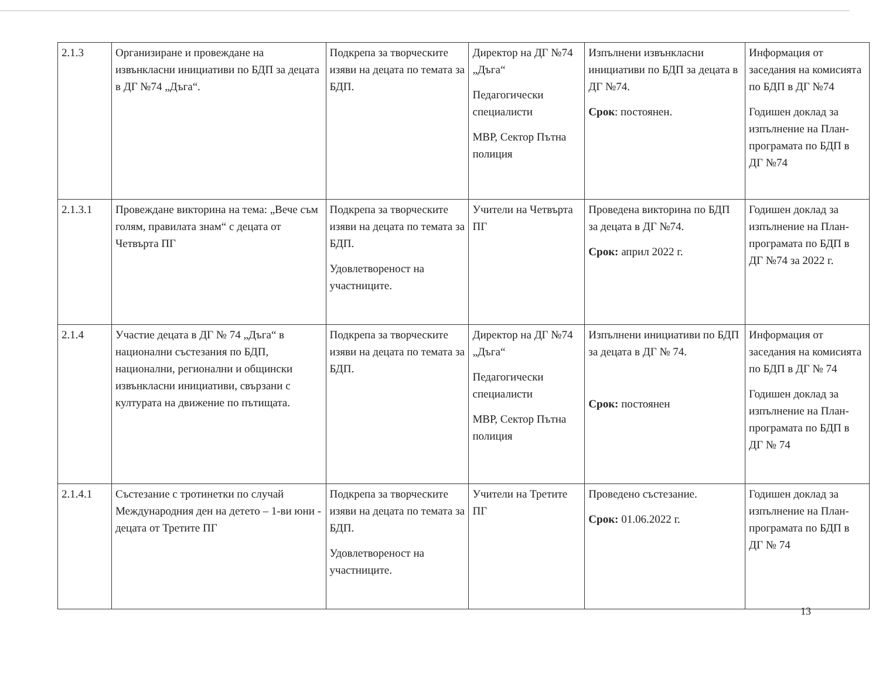| 2.1.3 | Организиране и провеждане на извънкласни инициативи по БДП за децата в ДГ №74 „Дъга“. | Подкрепа за творческите изяви на децата по темата за БДП. | Директор на ДГ №74 „Дъга“ Педагогически специалисти МВР, Сектор Пътна полиция | Изпълнени извънкласни инициативи по БДП за децата в ДГ №74. Срок : постоянен. | Информация от заседания на комисията по БДП в ДГ №74 Годишен доклад за изпълнение на План-програмата по БДП в ДГ №74 |
| 2.1.3.1 | Провеждане викторина на тема: „Вече съм голям, правилата знам“ с децата от Четвърта ПГ | Подкрепа за творческите изяви на децата по темата за БДП. Удовлетвореност на участниците. | Учители на Четвърта ПГ | Проведена викторина по БДП за децата в ДГ №74. Срок: април 2022 г. | Годишен доклад за изпълнение на План-програмата по БДП в ДГ №74 за 2022 г. |
| 2.1.4 | Участие децата в ДГ № 74 „Дъга“ в национални състезания по БДП, национални, регионални и общински извънкласни инициативи, свързани с културата на движение по пътищата. | Подкрепа за творческите изяви на децата по темата за БДП. | Директор на ДГ №74 „Дъга“ Педагогически специалисти МВР, Сектор Пътна полиция | Изпълнени инициативи по БДП за децата в ДГ № 74. Срок: постоянен | Информация от заседания на комисията по БДП в ДГ № 74 Годишен доклад за изпълнение на План-програмата по БДП в ДГ № 74 |
| 2.1.4.1 | Състезание с тротинетки по случай Международния ден на детето – 1-ви юни - децата от Третите ПГ | Подкрепа за творческите изяви на децата по темата за БДП. Удовлетвореност на участниците. | Учители на Третите ПГ | Проведено състезание. Срок: 01.06.2022 г. | Годишен доклад за изпълнение на План-програмата по БДП в ДГ № 74 |
13